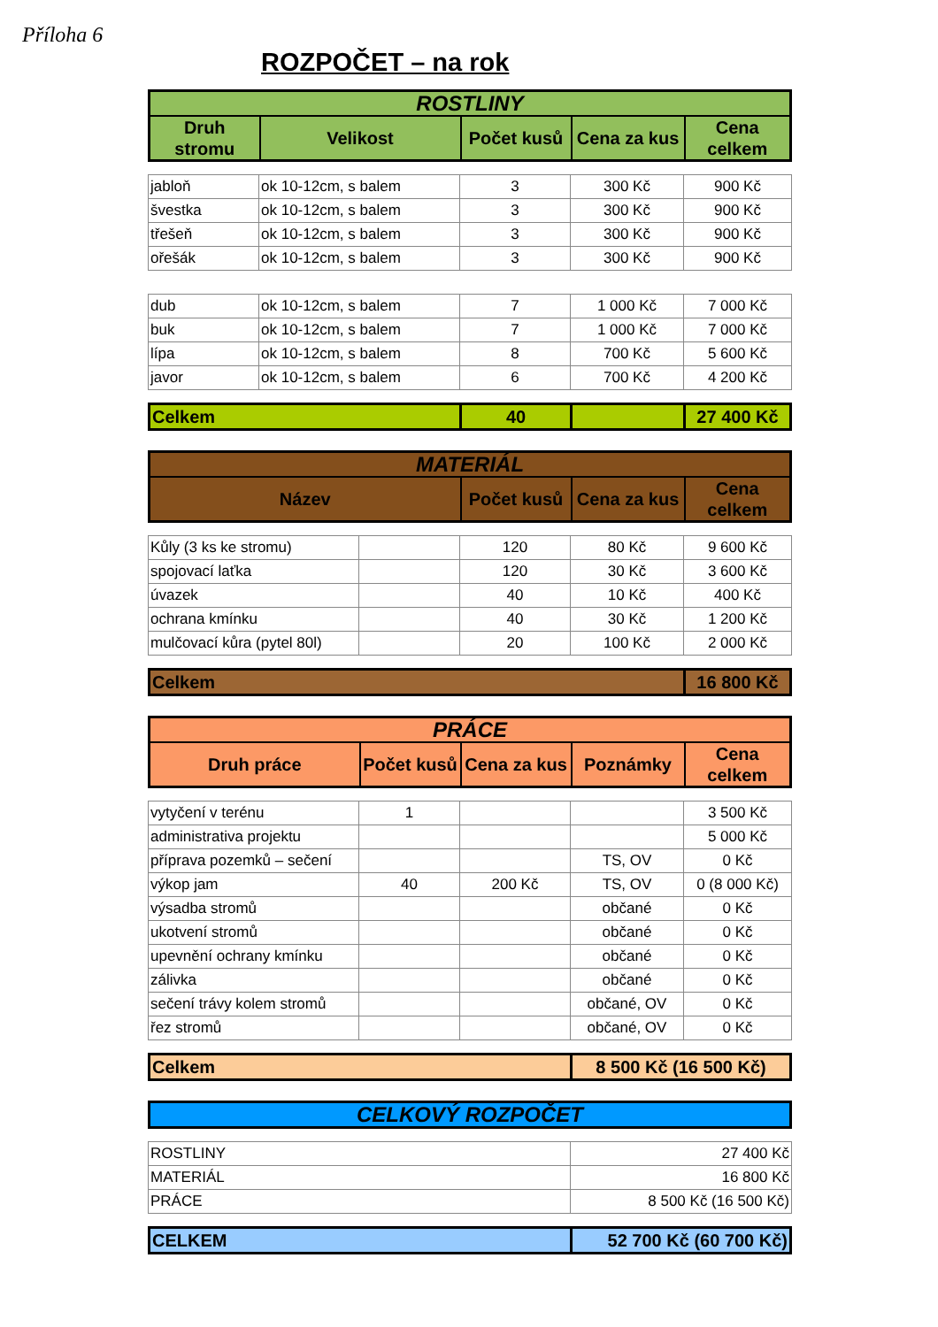Příloha 6
ROZPOČET – na rok
| ROSTLINY | | | | |
| --- | --- | --- | --- | --- |
| Druh stromu | Velikost | Počet kusů | Cena za kus | Cena celkem |
| jabloň | ok 10-12cm, s balem | 3 | 300 Kč | 900 Kč |
| švestka | ok 10-12cm, s balem | 3 | 300 Kč | 900 Kč |
| třešeň | ok 10-12cm, s balem | 3 | 300 Kč | 900 Kč |
| ořešák | ok 10-12cm, s balem | 3 | 300 Kč | 900 Kč |
| dub | ok 10-12cm, s balem | 7 | 1 000 Kč | 7 000 Kč |
| buk | ok 10-12cm, s balem | 7 | 1 000 Kč | 7 000 Kč |
| lípa | ok 10-12cm, s balem | 8 | 700 Kč | 5 600 Kč |
| javor | ok 10-12cm, s balem | 6 | 700 Kč | 4 200 Kč |
| Celkem | 40 | | 27 400 Kč |
| MATERIÁL | | | |
| --- | --- | --- | --- |
| Název | Počet kusů | Cena za kus | Cena celkem |
| Kůly (3 ks ke stromu) | | 120 | 80 Kč | 9 600 Kč |
| spojovací laťka | | 120 | 30 Kč | 3 600 Kč |
| úvazek | | 40 | 10 Kč | 400 Kč |
| ochrana kmínku | | 40 | 30 Kč | 1 200 Kč |
| mulčovací kůra (pytel 80l) | | 20 | 100 Kč | 2 000 Kč |
| Celkem | 16 800 Kč |
| PRÁCE | | | | |
| --- | --- | --- | --- | --- |
| Druh práce | Počet kusů | Cena za kus | Poznámky | Cena celkem |
| vytyčení v terénu | 1 | | | 3 500 Kč |
| administrativa projektu | | | | 5 000 Kč |
| příprava pozemků – sečení | | | TS, OV | 0 Kč |
| výkop jam | 40 | 200 Kč | TS, OV | 0 (8 000 Kč) |
| výsadba stromů | | | občané | 0 Kč |
| ukotvení stromů | | | občané | 0 Kč |
| upevnění ochrany kmínku | | | občané | 0 Kč |
| zálivka | | | občané | 0 Kč |
| sečení trávy kolem stromů | | | občané, OV | 0 Kč |
| řez stromů | | | občané, OV | 0 Kč |
| Celkem | 8 500 Kč (16 500 Kč) |
| CELKOVÝ ROZPOČET |
| --- |
| ROSTLINY | 27 400 Kč |
| MATERIÁL | 16 800 Kč |
| PRÁCE | 8 500 Kč (16 500 Kč) |
| CELKEM | 52 700 Kč (60 700 Kč) |